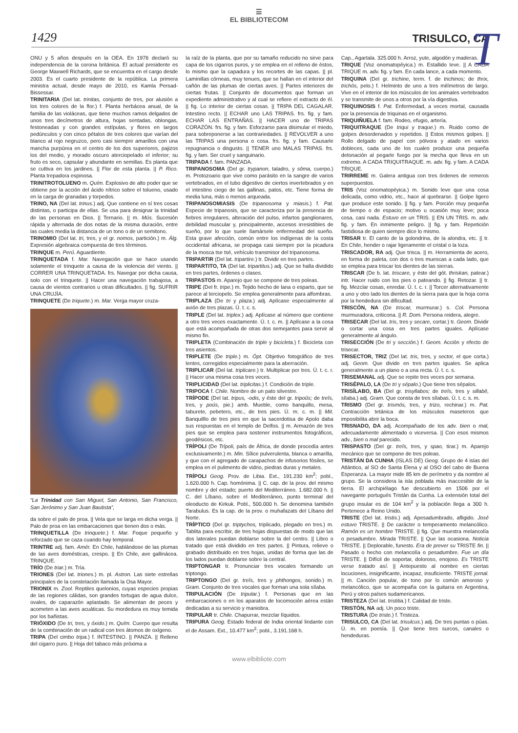☰
EL BIBLIOTECOM
T
1429 TRISULCO, CA
ONU y 5 años después en la OEA. En 1976 declaró su independencia de la corona británica. El actual presidente es George Maxwell Richards, que se encuentra en el cargo desde 2003. Es el cuarto presidente de la república. La primera ministra actual, desde mayo de 2010, es Kamla Persad-Bissessar.
TRINITARIA (Del lat. trinitas, conjunto de tres, por alusión a los tres colores de la flor.) f. Planta herbácea anual, de la familia de las violáceas, que tiene muchos ramos delgados de unos tres decímetros de altura, hojas sentadas, oblongas, festoneadas y con grandes estípulas, y flores en largos pedúnculos y con cinco pétalos de tres colores que varían del blanco al rojo negruzco, pero casi siempre amarillos con una mancha purpúrea en el centro de los dos superiores, pajizos los del medio, y morado oscuro aterciopelado el inferior; su fruto es seco, capsular y abundante en semillas. Es planta que se cultiva en los jardines. || Flor de esta planta. || P. Rico. Planta trepadora espinosa.
TRINITROTOLUENO m. Quím. Explosivo de alto poder que se obtiene por la acción del ácido nítrico sobre el tolueno, usado en la carga de granadas y torpedos.
TRINO, NA (Del lat. trinus.) adj. Que contiene en sí tres cosas distintas, o participa de ellas. Se usa para designar la trinidad de las personas en Dios. || Ternario. || m. Mús. Sucesión rápida y alternada de dos notas de la misma duración, entre las cuales media la distancia de un tono o de un semitono.
TRINOMIO (Del lat. tri, tres, y el gr. nomos, partición.) m. Álg. Expresión algebraica compuesta de tres términos.
TRINQUE m. Perú. Aguardiente.
TRINQUETADA f. Mar. Navegación que se hace usando solamente el trinquete a causa de la violencia del viento. || CORRER UNA TRINQUETADA. frs. Navegar por dicha causa, solo con el trinquete. || Hacer una navegación trabajosa, a causa de vientos contrarios u otras dificultades. || fig. SUFRIR UNA CRUJÍA.
TRINQUETE (De triquete.) m. Mar. Verga mayor cruza-
“La Trinidad con San Miguel, San Antonio, San Francisco, San Jerónimo y San Juan Bautista”,
da sobre el palo de proa. || Vela que se larga en dicha verga. || Palo de proa en las embarcaciones que tienen dos o más.
TRINQUETILLA (De trinquete.) f. Mar. Foque pequeño y reforzado que se caza cuando hay temporal.
TRINTRE adj. fam. Amér. En Chile, hablándose de las plumas de las aves domésticas, crespo. || En Chile, ave gallinácea. TRINQUE.
TRÍO (De triar.) m. Tría.
TRIONES (Del lat. triones.) m. pl. Astron. Las siete estrellas principales de la constelación llamada la Osa Mayor.
TRIONIX m. Zool. Reptiles quelonios, cuyas especies propias de las regiones cálidas, son grandes tortugas de agua dulce, ovales, de caparazón aplastado. Se alimentan de peces y acometen a las aves acuáticas. Su mordedura es muy temida por los bañistas.
TRIÓXIDO (De tri, tres, y óxido.) m. Quím. Cuerpo que resulta de la combinación de un radical con tres átomos de oxígeno.
TRIPA (Del cimbo tripa.) f. INTESTINO. || PANZA. || Relleno del cigarro puro. || Hoja del tabaco más próxima a
la raíz de la planta, que por su tamaño reducido no sirve para capa de los cigarros puros, y se emplea en el relleno de éstos, lo mismo que la capadura y los recortes de las capas. || pl. Laminillas córneas, muy tenues, que se hallan en el interior del cañón de las plumas de ciertas aves. || Partes interiores de ciertas frutas. || Conjunto de documentos que forman un expediente administrativo y al cual se refiere el extracto de él. || fig. Lo interior de ciertas cosas. || TRIPA DEL CAGALAR. Intestino recto. || ECHAR uno LAS TRIPAS. frs. fig. y fam. ECHAR LAS ENTRAÑAS. || HACER uno de TRIPAS CORAZÓN. frs. fig. y fam. Esforzarse para disimular el miedo, para sobreponerse a las contrariedades. || REVOLVER a uno las TRIPAS una persona o cosa. frs. fig. y fam. Causarle repugnancia o disgusto. || TENER uno MALAS TRIPAS. frs. fig. y fam. Ser cruel y sanguinario.
TRIPADA f. fam. PANZADA.
TRIPANOSOMA (Del gr. trypanon, taladro, y sôma, cuerpo.) m. Protozoario que vive como parásito en la sangre de varios vertebrados, en el tubo digestivo de ciertos invertebrados y en el intestino ciego de las gallinas, patos, etc. Tiene forma de media luna, más o menos arqueada.
TRIPANOSOMIASIS (De tripanosoma y miasis.) f. Pat. Especie de tripanosis, que se caracteriza por la presencia de fiebres irregulares, alteración del pulso, infartos ganglionares, debilidad muscular y, principalmente, accesos irresistibles de sueño, por lo que suele llamársele enfermedad del sueño. Esta grave afección, común entre los indígenas de la costa occidental africana, se propaga casi siempre por la picadura de la mosca tse tsé, vehículo transmisor del tripanosoma.
TRIPARTIR (Del lat. tripartire.) tr. Dividir en tres partes.
TRIPARTITO, TA (Del lat. tripartitus.) adj. Que se halla dividido en tres partes, órdenes o clases.
TRIPASTOS m. Aparejo que se compone de tres poleas.
TRIPE (Del fr. tripe.) m. Tejido hecho de lana o esparto, que se parece al terciopelo. Se emplea generalmente para alfombras.
TRIPLAZA (De tri y plaza.) adj. Aplícase especialmente al avión de tres plazas. Ú. t. c. s.
TRIPLE (Del lat. triplex.) adj. Aplícase al número que contiene a otro tres veces exactamente. Ú. t. c. m. || Aplícase a la cosa que está acompañada de otras dos semejantes para servir al mismo fin.
TRIPLETA (Combinación de triple y bicicleta.) f. Bicicleta con tres asientos.
TRIPLETE (De triple.) m. Ópt. Objetivo fotográfico de tres lentes, corregidos especialmente para la aberración.
TRIPLICAR (Del lat. triplicare.) tr. Multiplicar por tres. Ú. t. c. r. || Hacer una misma cosa tres veces.
TRIPLICIDAD (Del lat. triplicitas.) f. Condición de triple.
TRIPOCA f. Chile. Nombre de un pato silvestre.
TRÍPODE (Del lat. tripus, -odis, y éste del gr. tripoûs; de treîs, tres, y poús, pie.) amb. Mueble, como banquillo, mesa, taburete, pebetero, etc., de tres pies. Ú. m. c. m. || Mit. Banquilllo de tres pies en que la sacerdotisa de Apolo daba sus respuestas en el templo de Delfos. || m. Armazón de tres pies que se emplea para sostener instrumentos fotográficos, geodésicos, etc.
TRÍPOLI (De Trípoli, país de África, de donde procedía antes exclusivamente.) m. Min. Sílice pulverulenta, blanca o amarilla, y que con el agregado de carapachos de infusorios fósiles, se emplea en el pulimento de vidrio, piedras duras y metales.
TRÍPOLI Geog. Prov. de Libia. Ext., 191.230 km<sup>2</sup>; pobl., 1.620.000 h. Cap. homónima. || C. cap. de la prov. del mismo nombre y del estado; puerto del Mediterráneo. 1.682.000 h. || C. del Líbano, sobre el Mediterráneo, punto terminal del oleoducto de Kirkuk. Pobl., 500.000 h. Se denomina también Tarabulus. Es la cap. de la prov. o muhafazats del Líbano del Norte.
TRÍPTICO (Del gr. triptychos, triplicado, plegado en tres.) m. Tablita para escribir, de tres hojas dispuestas de modo que las dos laterales puedan doblarse sobre la del centro. || Libro o tratado que está dividido en tres partes. || Pintura, relieve o grabado distribuido en tres hojas, unidas de forma que las de los lados puedan doblarse sobre la central.
TRIPTONGAR tr. Pronunciar tres vocales formando un triptongo.
TRIPTONGO (Del gr. treîs, tres y phthongos, sonido.) m. Gram. Conjunto de tres vocales que forman una sola sílaba.
TRIPULACIÓN (De tripular.) f. Personas que en las embarcaciones o en los aparatos de locomoción aérea están dedicadas a su servicio y maniobra.
TRIPULAR tr. Chile. Chapurrar, mezclar líquidos.
TRIPURA Geog. Estado federal de India oriental lindante con el de Assam. Ext., 10.477 km<sup>2</sup>; pobl., 3.191.168 h.
Cap., Agartala. 325.000 h. Arroz, yute, algodón y maderas.
TRIQUE (Voz onomatopéyica.) m. Estallido leve. || A CADA TRIQUE m. adv. fig. y fam. En cada lance, a cada momento.
TRIQUINA (Del gr. trichine, term. f. de trichinos; de thrix, trichós, pelo.) f. Helminto de uno a tres milímetros de largo. Vive en el interior de los músculos de los animales vertebrados y se transmite de unos a otros por la vía digestiva.
TRIQUINOSIS f. Pat. Enfermedad, a veces mortal, causada por la presencia de triquinas en el organismo.
TRIQUIÑUELA f. fam. Rodeo, efugio, artería.
TRIQUITRAQUE (De triqui y traque.) m. Ruido como de golpes desordenados y repetidos. || Estos mismos golpes. || Rollo delgado de papel con pólvora y atado en varios dobleces, cada uno de los cuales produce una pequeña detonación al pegarle fuego por la mecha que lleva en un extremo. A CADA TRIQUITRAQUE. m. adv. fig. y fam. A CADA TRIQUE.
TRIRREME m. Galera antigua con tres órdenes de remeros superpuestos.
TRIS (Voz onomatopéyica.) m. Sonido leve que una cosa delicada, como vidrio, etc., hace al quebrarse. || Golpe ligero que produce este sonido. || fig. y fam. Porción muy pequeña de tiempo o de espacio; motivo u ocasión muy leve; poca cosa, casi nada. Estuvo en un TRIS. || EN UN TRIS. m. adv. fig. y fam. En inmimente peligro. || fig. y fam. Repetición fastidiosa de quien siempre dice lo mismo.
TRISAR tr. El canto de la golondrina, de la alondra, etc. || tr. En Chile, hender o rajar ligeramente el cristal o la loza.
TRISCADOR, RA adj. Que trisca. || m. Herramienta de acero, en forma de paleta, con dos o tres muescas a cada lado, que se emplea para triscar los dientes de las sierras.
TRISCAR (De b. lat. triscare, y éste del gót. thriskan, patear.) intr. Hacer ruido con los pies o pateando. || fig. Retozar. || tr. fig. Mezclar cosas, enredar. Ú. t. c. r. || Torcer alternativamente a uno y otro lado los dientes de la sierra para que la hoja corra por la hendedura sin dificultad.
TRISCÓN, NA (De triscar, murmurar.) s. Col. Persona murmuradora, criticona. || R. Dom. Persona reidera, alegre.
TRISECAR (Del lat. tris, tres y secare, cortar.) tr. Geom. Dividir o cortar una cosa en tres partes iguales. Aplícase generalmente al ángulo.
TRISECCIÓN (De tri y sección.) f. Geom. Acción y efecto de trisecar.
TRISECTOR, TRIZ (Del lat. tris, tres, y sector, el que corta.) adj. Geom. Que divide en tres partes iguales. Se aplica generalmente a un plano o a una recta. Ú. t. c. s.
TRISEMANAL adj. Que se repite tres veces por semana.
TRISÉPALO, LA (De tri y sépalo.) Que tiene tres sépalos.
TRISÍLABO, BA (Del gr. trisyllabos; de treîs, tres y sillabê, sílaba.) adj. Gram. Que consta de tres sílabas. Ú. t. c. s. m.
TRISMO (Del gr. trismós, tres, y trizo, rechinar.) m. Pat. Contracción tetánica de los músculos maseteros que imposibilita abrir la boca.
TRISNADO, DA adj. Acompañado de los adv. bien o mal, adecuadamente alimentado o viceversa. || Con esos mismos adv., bien o mal parecido.
TRISPASTO (Del gr. treîs, tres, y spao, tirar.) m. Aparejo mecánico que se compone de tres poleas.
TRISTÁN DA CUNHA (ISLAS DE) Geog. Grupo de 4 islas del Atlántico, al SO de Santa Elena y al OSO del cabo de Buena Esperanza. La mayor mide 85 km de perímetro y da nombre al grupo. Se la considera la isla poblada más inaccesible de la tierra. El archipiélago fue descubierto en 1506 por el navegante portugués Tristán da Cunha. La extensión total del grupo insular es de 104 km<sup>2</sup> y la población llega a 300 h. Pertenece a Reino Unido.
TRISTE (Del lat. tristis.) adj. Apesadumbrado, afligido. José estuvo TRISTE. || De carácter o temperamento melancólico. Ramón es un hombre TRISTE. || fig. Que muestra melancolía o pesadumbre. Mirada TRISTE. || Que las ocasiona. Noticia TRISTE. || Deplorable, funesto. Era de prever su TRISTE fin. || Pasado o hecho con melancolía o pesadumbre. Fue un día TRISTE. || Difícil de soportar, doloroso, enojoso. Es TRISTE verse tratado así. || Antepuesto al nombre en ciertas locuciones, insignificante, incapaz, insuficiente. TRISTE jornal. || m. Canción popular, de tono por lo común amoroso y melancólico, que se acompaña con la guitarra en Argentina, Perú y otros países sudamericanos.
TRISTEZA (Del lat. tristitia.) f. Calidad de triste.
TRISTÓN, NA adj. Un poco triste.
TRISTURA (De triste.) f. Tristeza.
TRISULCO, CA (Del lat. trisulcus.) adj. De tres puntas o púas. Ú. m. en poesía. || Que tiene tres surcos, canales o hendeduras.
www.elbibliote.com